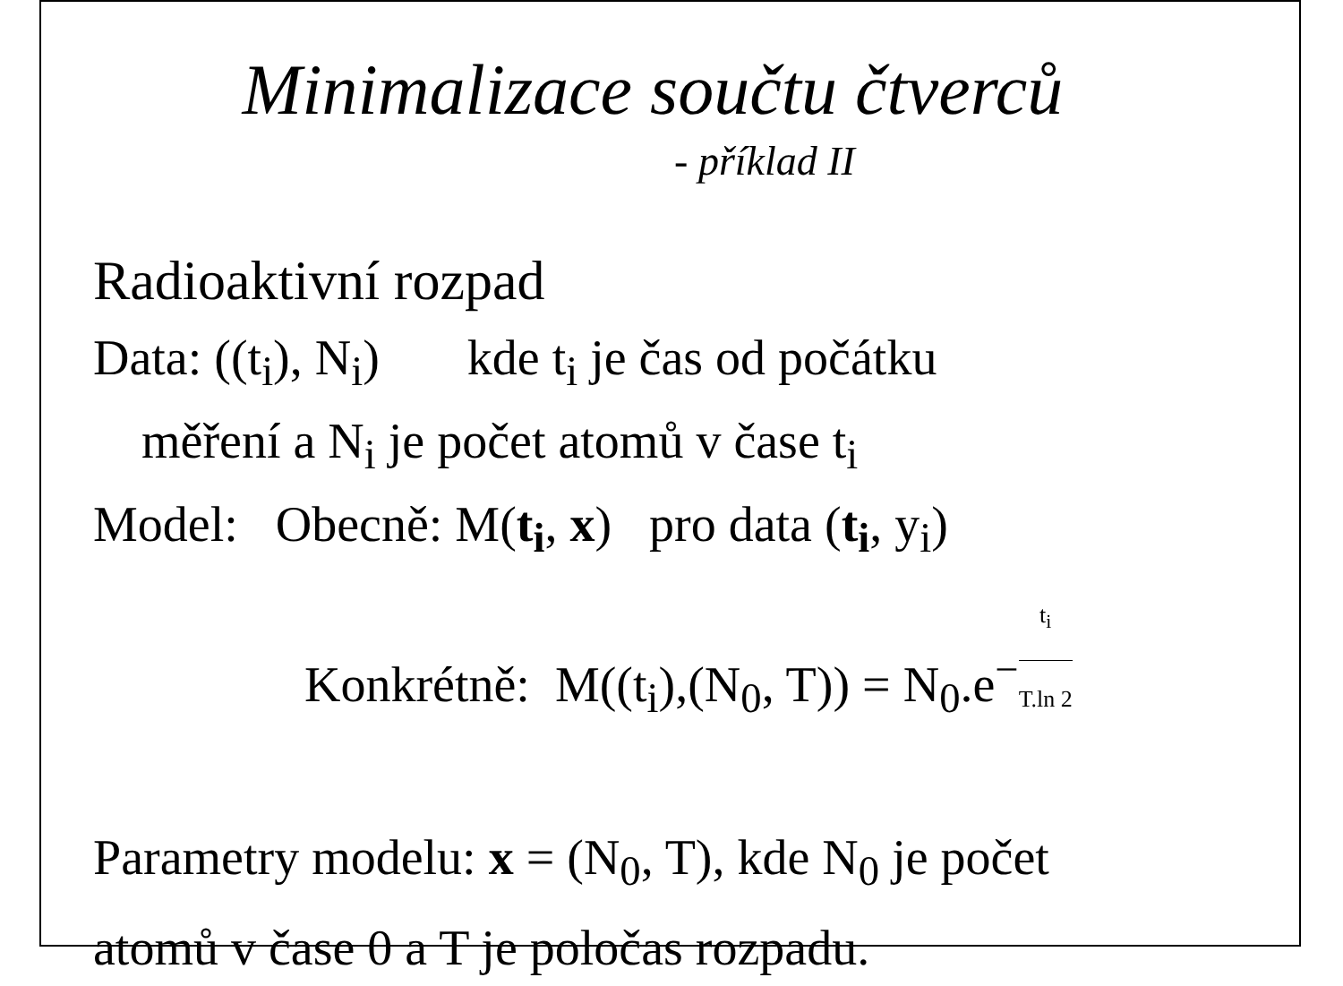Minimalizace součtu čtverců
- příklad II
Radioaktivní rozpad
Data: ((t<sub>i</sub>), N<sub>i</sub>) kde t<sub>i</sub> je čas od počátku
měření a N<sub>i</sub> je počet atomů v čase t<sub>i</sub>
Model: Obecně: M(t<sub>i</sub>, x) pro data (t<sub>i</sub>, y<sub>i</sub>)
Konkrétně: M((t<sub>i</sub>),(N<sub>0</sub>, T)) = N<sub>0</sub>.e<sup>−t<sub>i</sub> T.ln 2</sup>
Parametry modelu: x = (N<sub>0</sub>, T), kde N<sub>0</sub> je počet
atomů v čase 0 a T je poločas rozpadu.